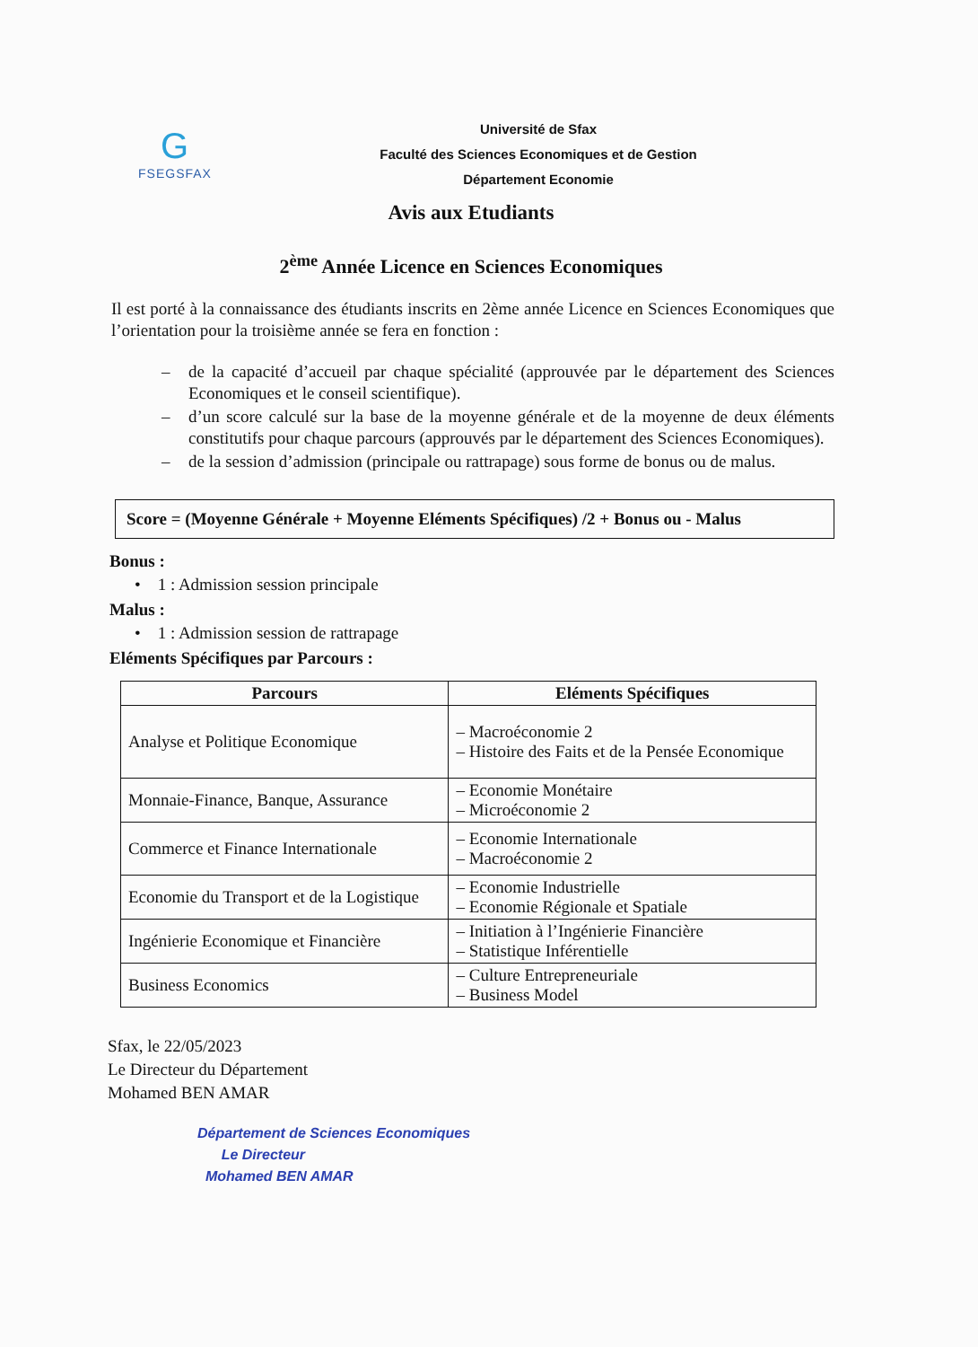G
FSEGSFAX
Université de Sfax
Faculté des Sciences Economiques et de Gestion
Département Economie
Avis aux Etudiants
2<sup>ème</sup> Année Licence en Sciences Economiques
Il est porté à la connaissance des étudiants inscrits en 2ème année Licence en Sciences Economiques que l’orientation pour la troisième année se fera en fonction :
– de la capacité d’accueil par chaque spécialité (approuvée par le département des Sciences Economiques et le conseil scientifique).
– d’un score calculé sur la base de la moyenne générale et de la moyenne de deux éléments constitutifs pour chaque parcours (approuvés par le département des Sciences Economiques).
– de la session d’admission (principale ou rattrapage) sous forme de bonus ou de malus.
Score = (Moyenne Générale + Moyenne Eléments Spécifiques) /2 + Bonus ou - Malus
Bonus :
• 1 : Admission session principale
Malus :
• 1 : Admission session de rattrapage
Eléments Spécifiques par Parcours :
| Parcours | Eléments Spécifiques |
| --- | --- |
| Analyse et Politique Economique | – Macroéconomie 2 – Histoire des Faits et de la Pensée Economique |
| Monnaie-Finance, Banque, Assurance | – Economie Monétaire – Microéconomie 2 |
| Commerce et Finance Internationale | – Economie Internationale – Macroéconomie 2 |
| Economie du Transport et de la Logistique | – Economie Industrielle – Economie Régionale et Spatiale |
| Ingénierie Economique et Financière | – Initiation à l’Ingénierie Financière – Statistique Inférentielle |
| Business Economics | – Culture Entrepreneuriale – Business Model |
Sfax, le 22/05/2023
Le Directeur du Département
Mohamed BEN AMAR
Département de Sciences Economiques
Le Directeur
Mohamed BEN AMAR